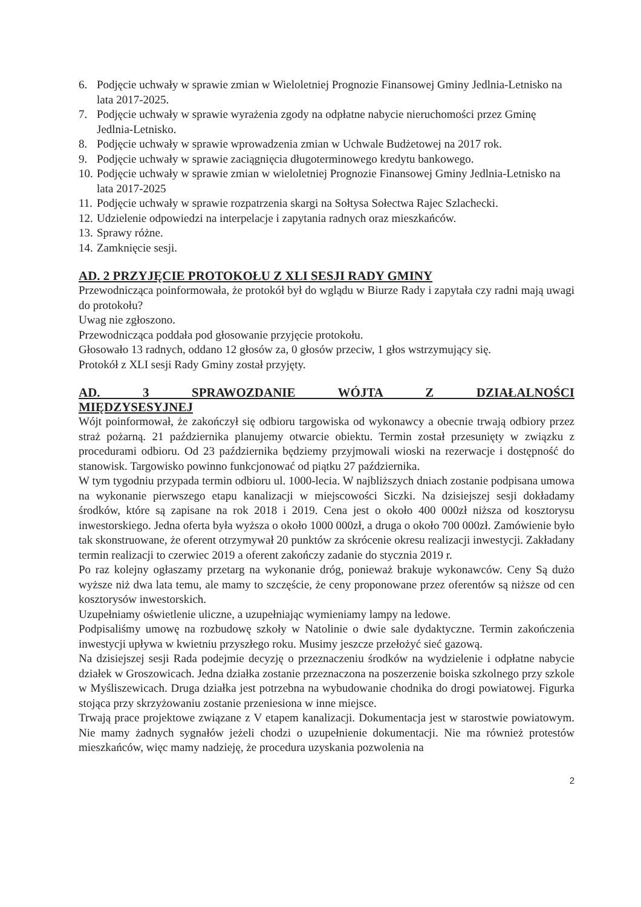6. Podjęcie uchwały w sprawie zmian w Wieloletniej Prognozie Finansowej Gminy Jedlnia-Letnisko na lata 2017-2025.
7. Podjęcie uchwały w sprawie wyrażenia zgody na odpłatne nabycie nieruchomości przez Gminę Jedlnia-Letnisko.
8. Podjęcie uchwały w sprawie wprowadzenia zmian w Uchwale Budżetowej na 2017 rok.
9. Podjęcie uchwały w sprawie zaciągnięcia długoterminowego kredytu bankowego.
10. Podjęcie uchwały w sprawie zmian w wieloletniej Prognozie Finansowej Gminy Jedlnia-Letnisko na lata 2017-2025
11. Podjęcie uchwały w sprawie rozpatrzenia skargi na Sołtysa Sołectwa Rajec Szlachecki.
12. Udzielenie odpowiedzi na interpelacje i zapytania radnych oraz mieszkańców.
13. Sprawy różne.
14. Zamknięcie sesji.
AD. 2 PRZYJĘCIE PROTOKOŁU Z XLI SESJI RADY GMINY
Przewodnicząca poinformowała, że protokół był do wglądu w Biurze Rady i zapytała czy radni mają uwagi do protokołu?
Uwag nie zgłoszono.
Przewodnicząca poddała pod głosowanie przyjęcie protokołu.
Głosowało 13 radnych, oddano 12 głosów za, 0 głosów przeciw, 1 głos wstrzymujący się.
Protokół z XLI sesji Rady Gminy został przyjęty.
AD. 3 SPRAWOZDANIE WÓJTA Z DZIAŁALNOŚCI
MIĘDZYSESYJNEJ
Wójt poinformował, że zakończył się odbioru targowiska od wykonawcy a obecnie trwają odbiory przez straż pożarną. 21 października planujemy otwarcie obiektu. Termin został przesunięty w związku z procedurami odbioru. Od 23 października będziemy przyjmowali wioski na rezerwacje i dostępność do stanowisk. Targowisko powinno funkcjonować od piątku 27 października.
W tym tygodniu przypada termin odbioru ul. 1000-lecia. W najbliższych dniach zostanie podpisana umowa na wykonanie pierwszego etapu kanalizacji w miejscowości Siczki. Na dzisiejszej sesji dokładamy środków, które są zapisane na rok 2018 i 2019. Cena jest o około 400 000zł niższa od kosztorysu inwestorskiego. Jedna oferta była wyższa o około 1000 000zł, a druga o około 700 000zł. Zamówienie było tak skonstruowane, że oferent otrzymywał 20 punktów za skrócenie okresu realizacji inwestycji. Zakładany termin realizacji to czerwiec 2019 a oferent zakończy zadanie do stycznia 2019 r.
Po raz kolejny ogłaszamy przetarg na wykonanie dróg, ponieważ brakuje wykonawców. Ceny Są dużo wyższe niż dwa lata temu, ale mamy to szczęście, że ceny proponowane przez oferentów są niższe od cen kosztorysów inwestorskich.
Uzupełniamy oświetlenie uliczne, a uzupełniając wymieniamy lampy na ledowe.
Podpisaliśmy umowę na rozbudowę szkoły w Natolinie o dwie sale dydaktyczne. Termin zakończenia inwestycji upływa w kwietniu przyszłego roku. Musimy jeszcze przełożyć sieć gazową.
Na dzisiejszej sesji Rada podejmie decyzję o przeznaczeniu środków na wydzielenie i odpłatne nabycie działek w Groszowicach. Jedna działka zostanie przeznaczona na poszerzenie boiska szkolnego przy szkole w Myśliszewicach. Druga działka jest potrzebna na wybudowanie chodnika do drogi powiatowej. Figurka stojąca przy skrzyżowaniu zostanie przeniesiona w inne miejsce.
Trwają prace projektowe związane z V etapem kanalizacji. Dokumentacja jest w starostwie powiatowym. Nie mamy żadnych sygnałów jeżeli chodzi o uzupełnienie dokumentacji. Nie ma również protestów mieszkańców, więc mamy nadzieję, że procedura uzyskania pozwolenia na
2